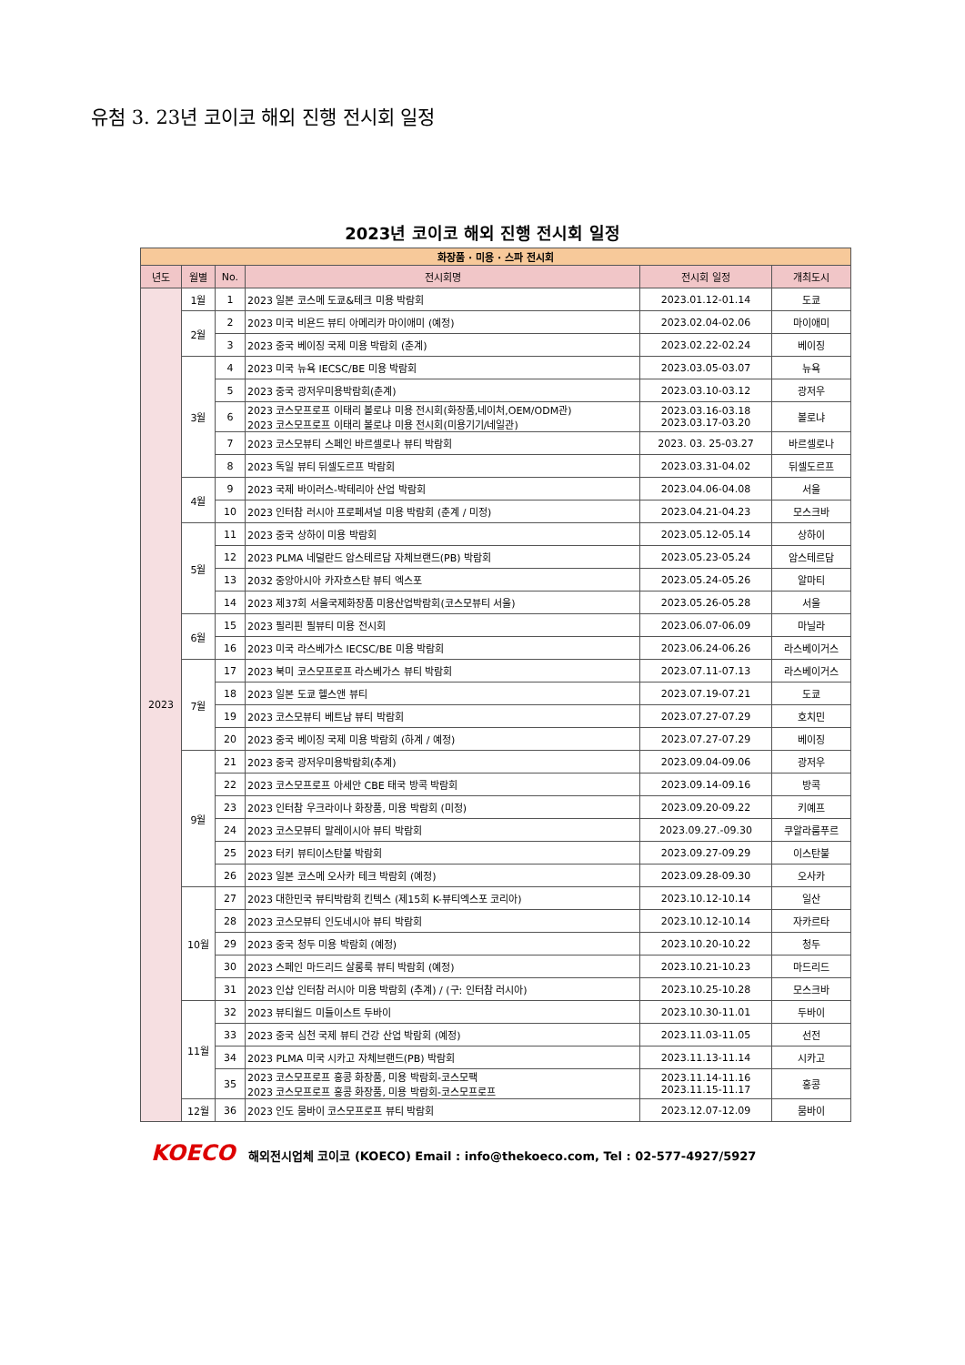유첨 3. 23년 코이코 해외 진행 전시회 일정
2023년 코이코 해외 진행 전시회 일정
| 화장품 · 미용 · 스파 전시회 | | | | | |
| 년도 | 월별 | No. | 전시회명 | 전시회 일정 | 개최도시 |
| 2023 | 1월 | 1 | 2023 일본 코스메 도쿄&테크 미용 박람회 | 2023.01.12-01.14 | 도쿄 |
| | 2월 | 2 | 2023 미국 비욘드 뷰티 아메리카 마이애미 (예정) | 2023.02.04-02.06 | 마이애미 |
| | | 3 | 2023 중국 베이징 국제 미용 박람회 (춘계) | 2023.02.22-02.24 | 베이징 |
| | 3월 | 4 | 2023 미국 뉴욕 IECSC/BE 미용 박람회 | 2023.03.05-03.07 | 뉴욕 |
| | | 5 | 2023 중국 광저우미용박람회(춘계) | 2023.03.10-03.12 | 광저우 |
| | | 6 | 2023 코스모프로프 이태리 볼로냐 미용 전시회(화장품,네이처,OEM/ODM관) 2023 코스모프로프 이태리 볼로냐 미용 전시회(미용기기/네일관) | 2023.03.16-03.18 2023.03.17-03.20 | 볼로냐 |
| | | 7 | 2023 코스모뷰티 스페인 바르셀로나 뷰티 박람회 | 2023. 03. 25-03.27 | 바르셀로나 |
| | | 8 | 2023 독일 뷰티 뒤셀도르프 박람회 | 2023.03.31-04.02 | 뒤셀도르프 |
| | 4월 | 9 | 2023 국제 바이러스-박테리아 산업 박람회 | 2023.04.06-04.08 | 서울 |
| | | 10 | 2023 인터참 러시아 프로페셔널 미용 박람회 (춘계 / 미정) | 2023.04.21-04.23 | 모스크바 |
| | 5월 | 11 | 2023 중국 상하이 미용 박람회 | 2023.05.12-05.14 | 상하이 |
| | | 12 | 2023 PLMA 네덜란드 암스테르담 자체브랜드(PB) 박람회 | 2023.05.23-05.24 | 암스테르담 |
| | | 13 | 2032 중앙아시아 카자흐스탄 뷰티 엑스포 | 2023.05.24-05.26 | 알마티 |
| | | 14 | 2023 제37회 서울국제화장품 미용산업박람회(코스모뷰티 서울) | 2023.05.26-05.28 | 서울 |
| | 6월 | 15 | 2023 필리핀 필뷰티 미용 전시회 | 2023.06.07-06.09 | 마닐라 |
| | | 16 | 2023 미국 라스베가스 IECSC/BE 미용 박람회 | 2023.06.24-06.26 | 라스베이거스 |
| | 7월 | 17 | 2023 북미 코스모프로프 라스베가스 뷰티 박람회 | 2023.07.11-07.13 | 라스베이거스 |
| | | 18 | 2023 일본 도쿄 헬스앤 뷰티 | 2023.07.19-07.21 | 도쿄 |
| | | 19 | 2023 코스모뷰티 베트남 뷰티 박람회 | 2023.07.27-07.29 | 호치민 |
| | | 20 | 2023 중국 베이징 국제 미용 박람회 (하계 / 예정) | 2023.07.27-07.29 | 베이징 |
| | 9월 | 21 | 2023 중국 광저우미용박람회(추계) | 2023.09.04-09.06 | 광저우 |
| | | 22 | 2023 코스모프로프 아세안 CBE 태국 방콕 박람회 | 2023.09.14-09.16 | 방콕 |
| | | 23 | 2023 인터참 우크라이나 화장품, 미용 박람회 (미정) | 2023.09.20-09.22 | 키예프 |
| | | 24 | 2023 코스모뷰티 말레이시아 뷰티 박람회 | 2023.09.27.-09.30 | 쿠알라룸푸르 |
| | | 25 | 2023 터키 뷰티이스탄불 박람회 | 2023.09.27-09.29 | 이스탄불 |
| | | 26 | 2023 일본 코스메 오사카 테크 박람회 (예정) | 2023.09.28-09.30 | 오사카 |
| | 10월 | 27 | 2023 대한민국 뷰티박람회 킨텍스 (제15회 K-뷰티엑스포 코리아) | 2023.10.12-10.14 | 일산 |
| | | 28 | 2023 코스모뷰티 인도네시아 뷰티 박람회 | 2023.10.12-10.14 | 자카르타 |
| | | 29 | 2023 중국 청두 미용 박람회 (예정) | 2023.10.20-10.22 | 청두 |
| | | 30 | 2023 스페인 마드리드 살롱룩 뷰티 박람회 (예정) | 2023.10.21-10.23 | 마드리드 |
| | | 31 | 2023 인샵 인터참 러시아 미용 박람회 (추계) / (구: 인터참 러시아) | 2023.10.25-10.28 | 모스크바 |
| | 11월 | 32 | 2023 뷰티월드 미들이스트 두바이 | 2023.10.30-11.01 | 두바이 |
| | | 33 | 2023 중국 심천 국제 뷰티 건강 산업 박람회 (예정) | 2023.11.03-11.05 | 선전 |
| | | 34 | 2023 PLMA 미국 시카고 자체브랜드(PB) 박람회 | 2023.11.13-11.14 | 시카고 |
| | | 35 | 2023 코스모프로프 홍콩 화장품, 미용 박람회-코스모팩 2023 코스모프로프 홍콩 화장품, 미용 박람회-코스모프로프 | 2023.11.14-11.16 2023.11.15-11.17 | 홍콩 |
| | 12월 | 36 | 2023 인도 뭄바이 코스모프로프 뷰티 박람회 | 2023.12.07-12.09 | 뭄바이 |
KOECO 해외전시업체 코이코 (KOECO) Email : info@thekoeco.com, Tel : 02-577-4927/5927